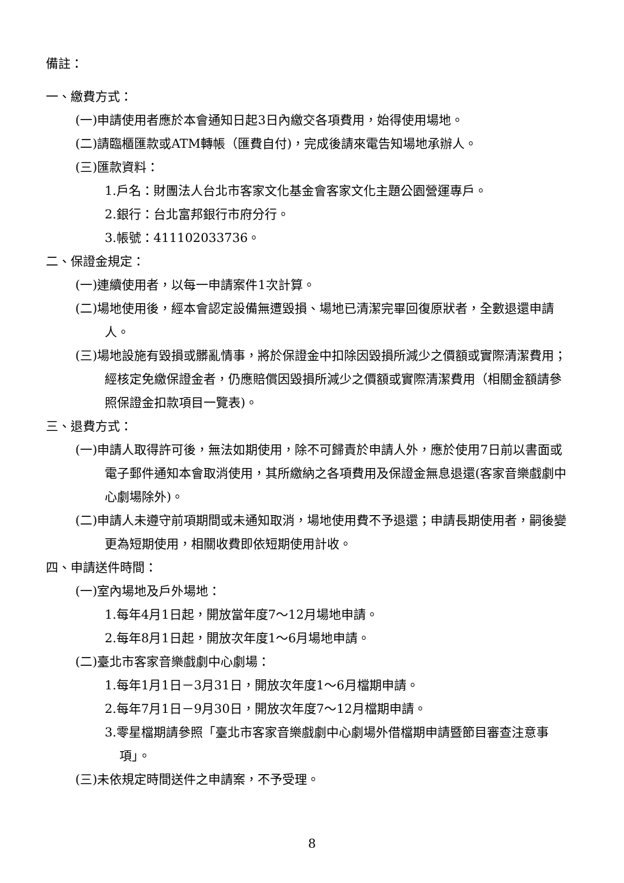備註：
一、繳費方式：
(一)申請使用者應於本會通知日起3日內繳交各項費用，始得使用場地。
(二)請臨櫃匯款或ATM轉帳（匯費自付)，完成後請來電告知場地承辦人。
(三)匯款資料：
1.戶名：財團法人台北市客家文化基金會客家文化主題公園營運專戶。
2.銀行：台北富邦銀行市府分行。
3.帳號：411102033736。
二、保證金規定：
(一)連續使用者，以每一申請案件1次計算。
(二)場地使用後，經本會認定設備無遭毀損、場地已清潔完畢回復原狀者，全數退還申請人。
(三)場地設施有毀損或髒亂情事，將於保證金中扣除因毀損所減少之價額或實際清潔費用；經核定免繳保證金者，仍應賠償因毀損所減少之價額或實際清潔費用（相關金額請參照保證金扣款項目一覽表)。
三、退費方式：
(一)申請人取得許可後，無法如期使用，除不可歸責於申請人外，應於使用7日前以書面或電子郵件通知本會取消使用，其所繳納之各項費用及保證金無息退還(客家音樂戲劇中心劇場除外)。
(二)申請人未遵守前項期間或未通知取消，場地使用費不予退還；申請長期使用者，嗣後變更為短期使用，相關收費即依短期使用計收。
四、申請送件時間：
(一)室內場地及戶外場地：
1.每年4月1日起，開放當年度7～12月場地申請。
2.每年8月1日起，開放次年度1～6月場地申請。
(二)臺北市客家音樂戲劇中心劇場：
1.每年1月1日－3月31日，開放次年度1～6月檔期申請。
2.每年7月1日－9月30日，開放次年度7～12月檔期申請。
3.零星檔期請參照「臺北市客家音樂戲劇中心劇場外借檔期申請暨節目審查注意事項」。
(三)未依規定時間送件之申請案，不予受理。
8